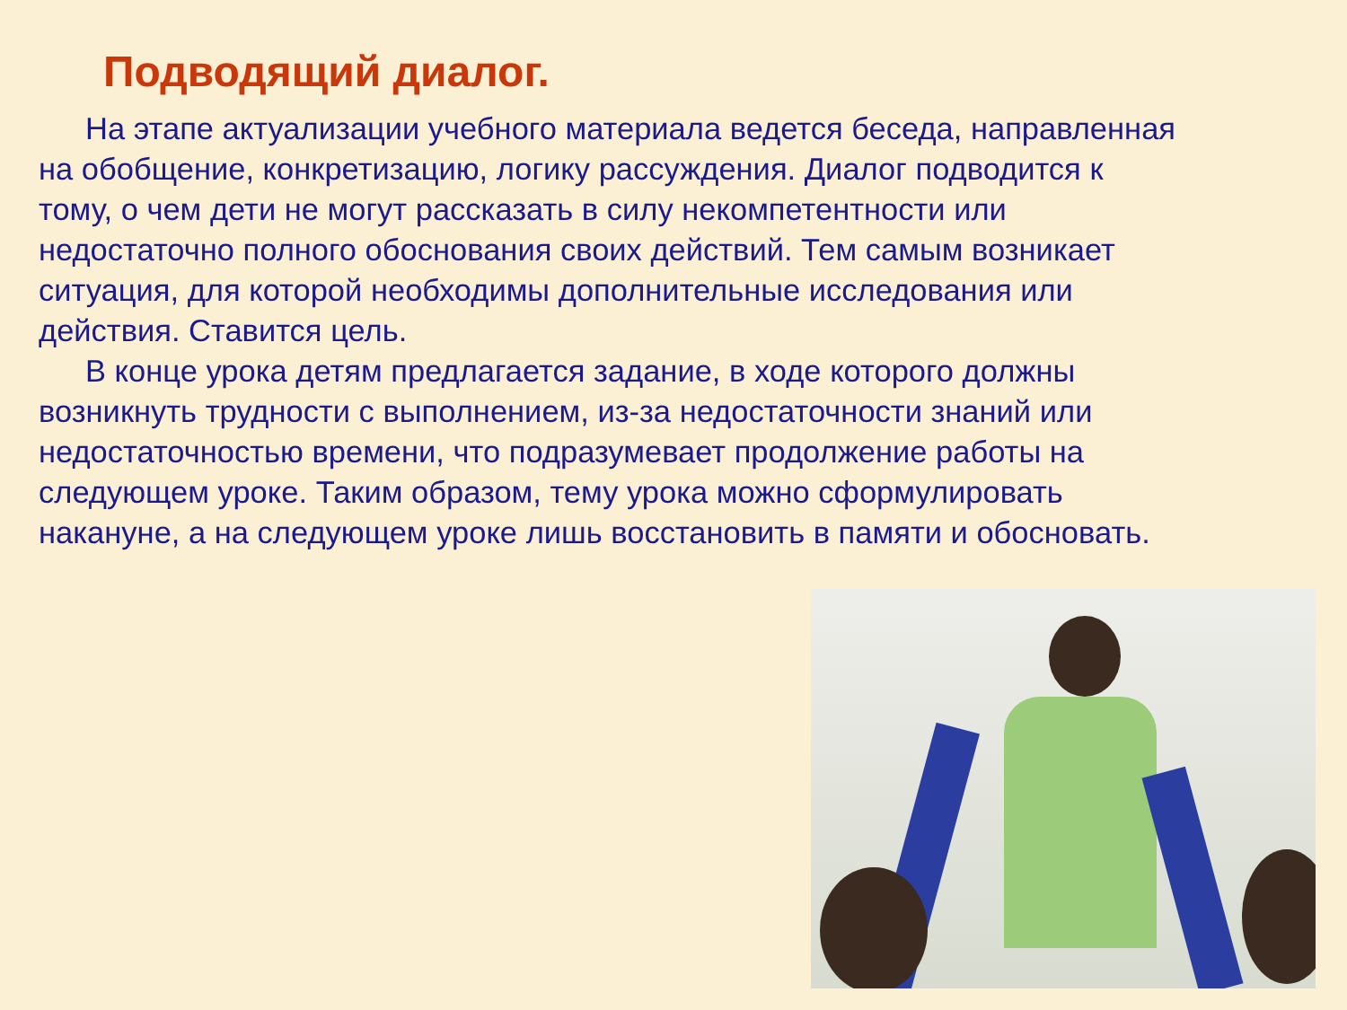Подводящий диалог.
На этапе актуализации учебного материала ведется беседа, направленная на обобщение, конкретизацию, логику рассуждения. Диалог подводится к тому, о чем дети не могут рассказать в силу некомпетентности или недостаточно полного обоснования своих действий. Тем самым возникает ситуация, для которой необходимы дополнительные исследования или действия. Ставится цель.
В конце урока детям предлагается задание, в ходе которого должны возникнуть трудности с выполнением, из-за недостаточности знаний или недостаточностью времени, что подразумевает продолжение работы на следующем уроке. Таким образом, тему урока можно сформулировать накануне, а на следующем уроке лишь восстановить в памяти и обосновать.